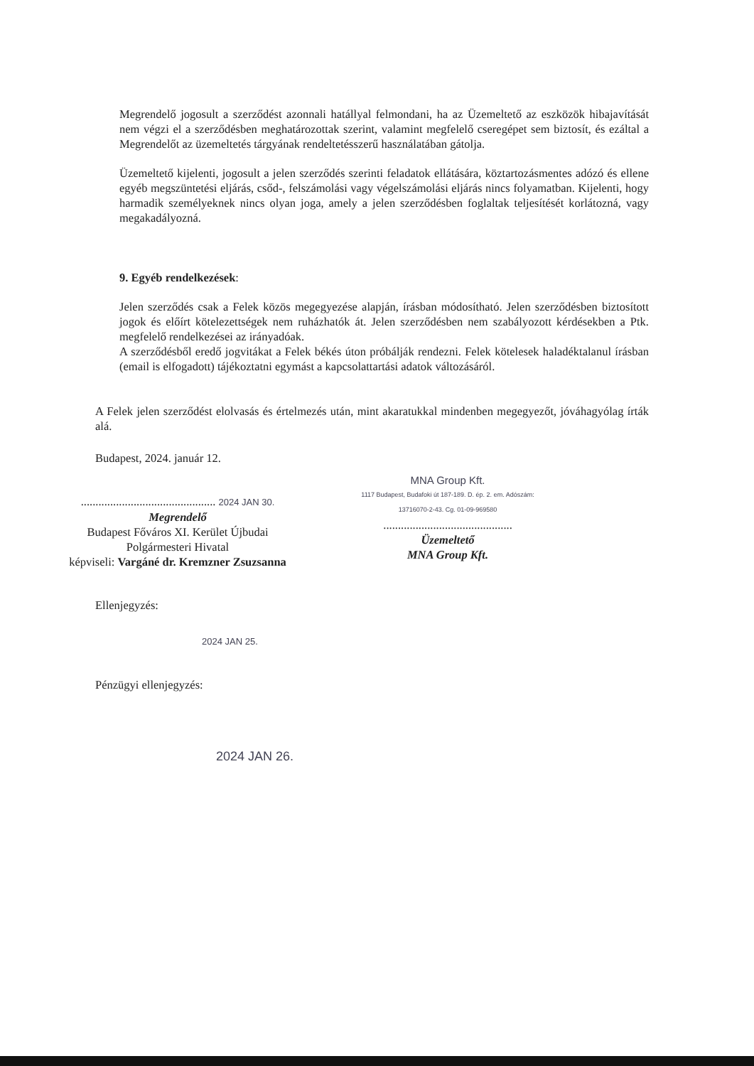Megrendelő jogosult a szerződést azonnali hatállyal felmondani, ha az Üzemeltető az eszközök hibajavítását nem végzi el a szerződésben meghatározottak szerint, valamint megfelelő cseregépet sem biztosít, és ezáltal a Megrendelőt az üzemeltetés tárgyának rendeltetésszerű használatában gátolja.
Üzemeltető kijelenti, jogosult a jelen szerződés szerinti feladatok ellátására, köztartozásmentes adózó és ellene egyéb megszüntetési eljárás, csőd-, felszámolási vagy végelszámolási eljárás nincs folyamatban. Kijelenti, hogy harmadik személyeknek nincs olyan joga, amely a jelen szerződésben foglaltak teljesítését korlátozná, vagy megakadályozná.
9. Egyéb rendelkezések:
Jelen szerződés csak a Felek közös megegyezése alapján, írásban módosítható. Jelen szerződésben biztosított jogok és előírt kötelezettségek nem ruházhatók át. Jelen szerződésben nem szabályozott kérdésekben a Ptk. megfelelő rendelkezései az irányadóak.
A szerződésből eredő jogvitákat a Felek békés úton próbálják rendezni. Felek kötelesek haladéktalanul írásban (email is elfogadott) tájékoztatni egymást a kapcsolattartási adatok változásáról.
A Felek jelen szerződést elolvasás és értelmezés után, mint akaratukkal mindenben megegyezőt, jóváhagyólag írták alá.
Budapest, 2024. január 12.
.............................................. 2024 JAN 30.
Megrendelő
Budapest Főváros XI. Kerület Újbudai
Polgármesteri Hivatal
képviseli: Vargáné dr. Kremzner Zsuzsanna
MNA Group Kft.
1117 Budapest, Budafoki út 187-189. D. ép. 2. em. Adószám: 13716070-2-43. Cg. 01-09-969580
............................................
Üzemeltető
MNA Group Kft.
Ellenjegyzés:
2024 JAN 25.
Pénzügyi ellenjegyzés:
2024 JAN 26.